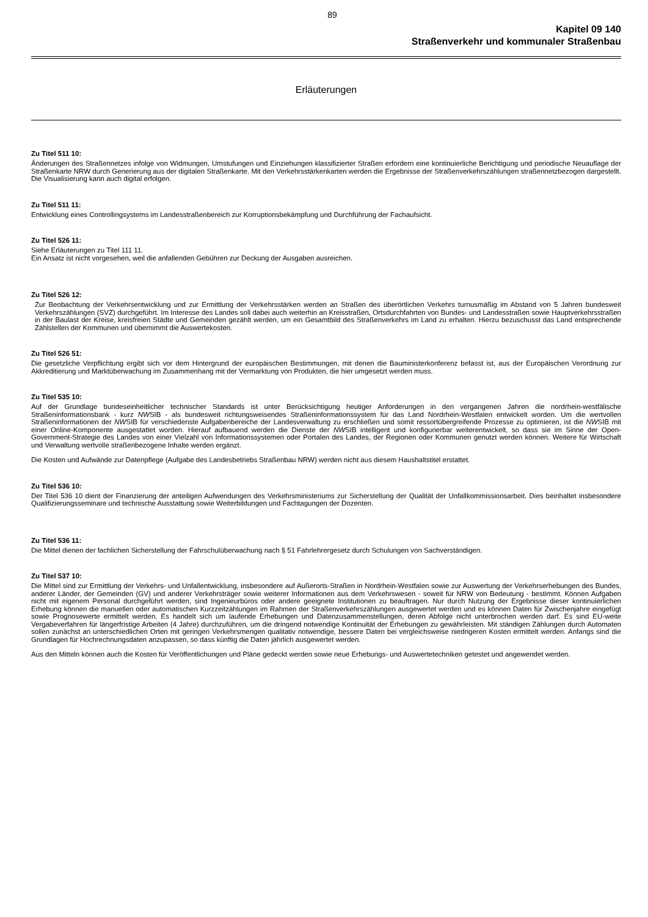89
Kapitel 09 140
Straßenverkehr und kommunaler Straßenbau
Erläuterungen
Zu Titel 511 10:
Änderungen des Straßennetzes infolge von Widmungen, Umstufungen und Einziehungen klassifizierter Straßen erfordern eine kontinuierliche Berichtigung und periodische Neuauflage der Straßenkarte NRW durch Generierung aus der digitalen Straßenkarte. Mit den Verkehrsstärkenkarten werden die Ergebnisse der Straßenverkehrszählungen straßennetzbezogen dargestellt. Die Visualisierung kann auch digital erfolgen.
Zu Titel 511 11:
Entwicklung eines Controllingsystems im Landesstraßenbereich zur Korruptionsbekämpfung und Durchführung der Fachaufsicht.
Zu Titel 526 11:
Siehe Erläuterungen zu Titel 111 11.
Ein Ansatz ist nicht vorgesehen, weil die anfallenden Gebühren zur Deckung der Ausgaben ausreichen.
Zu Titel 526 12:
Zur Beobachtung der Verkehrsentwicklung und zur Ermittlung der Verkehrsstärken werden an Straßen des überörtlichen Verkehrs turnusmäßig im Abstand von 5 Jahren bundesweit Verkehrszählungen (SVZ) durchgeführt. Im Interesse des Landes soll dabei auch weiterhin an Kreisstraßen, Ortsdurchfahrten von Bundes- und Landesstraßen sowie Hauptverkehrsstraßen in der Baulast der Kreise, kreisfreien Städte und Gemeinden gezählt werden, um ein Gesamtbild des Straßenverkehrs im Land zu erhalten. Hierzu bezuschusst das Land entsprechende Zählstellen der Kommunen und übernimmt die Auswertekosten.
Zu Titel 526 51:
Die gesetzliche Verpflichtung ergibt sich vor dem Hintergrund der europäischen Bestimmungen, mit denen die Bauministerkonferenz befasst ist, aus der Europäischen Verordnung zur Akkreditierung und Marktüberwachung im Zusammenhang mit der Vermarktung von Produkten, die hier umgesetzt werden muss.
Zu Titel 535 10:
Auf der Grundlage bundeseinheitlicher technischer Standards ist unter Berücksichtigung heutiger Anforderungen in den vergangenen Jahren die nordrhein-westfälische Straßeninformationsbank - kurz NWSIB - als bundesweit richtungsweisendes Straßeninformationssystem für das Land Nordrhein-Westfalen entwickelt worden. Um die wertvollen Straßeninformationen der NWSIB für verschiedenste Aufgabenbereiche der Landesverwaltung zu erschließen und somit ressortübergreifende Prozesse zu optimieren, ist die NWSIB mit einer Online-Komponente ausgestattet worden. Hierauf aufbauend werden die Dienste der NWSIB intelligent und konfigurierbar weiterentwickelt, so dass sie im Sinne der Open-Government-Strategie des Landes von einer Vielzahl von Informationssystemen oder Portalen des Landes, der Regionen oder Kommunen genutzt werden können. Weitere für Wirtschaft und Verwaltung wertvolle straßenbezogene Inhalte werden ergänzt.
Die Kosten und Aufwände zur Datenpflege (Aufgabe des Landesbetriebs Straßenbau NRW) werden nicht aus diesem Haushaltstitel erstattet.
Zu Titel 536 10:
Der Titel 536 10 dient der Finanzierung der anteiligen Aufwendungen des Verkehrsministeriums zur Sicherstellung der Qualität der Unfallkommissionsarbeit. Dies beinhaltet insbesondere Qualifizierungsseminare und technische Ausstattung sowie Weiterbildungen und Fachtagungen der Dozenten.
Zu Titel 536 11:
Die Mittel dienen der fachlichen Sicherstellung der Fahrschulüberwachung nach § 51 Fahrlehrergesetz durch Schulungen von Sachverständigen.
Zu Titel 537 10:
Die Mittel sind zur Ermittlung der Verkehrs- und Unfallentwicklung, insbesondere auf Außerorts-Straßen in Nordrhein-Westfalen sowie zur Auswertung der Verkehrserhebungen des Bundes, anderer Länder, der Gemeinden (GV) und anderer Verkehrsträger sowie weiterer Informationen aus dem Verkehrswesen - soweit für NRW von Bedeutung - bestimmt. Können Aufgaben nicht mit eigenem Personal durchgeführt werden, sind Ingenieurbüros oder andere geeignete Institutionen zu beauftragen. Nur durch Nutzung der Ergebnisse dieser kontinuierlichen Erhebung können die manuellen oder automatischen Kurzzeitzählungen im Rahmen der Straßenverkehrszählungen ausgewertet werden und es können Daten für Zwischenjahre eingefügt sowie Prognosewerte ermittelt werden. Es handelt sich um laufende Erhebungen und Datenzusammenstellungen, deren Abfolge nicht unterbrochen werden darf. Es sind EU-weite Vergabeverfahren für längerfristige Arbeiten (4 Jahre) durchzuführen, um die dringend notwendige Kontinuität der Erhebungen zu gewährleisten. Mit ständigen Zählungen durch Automaten sollen zunächst an unterschiedlichen Orten mit geringen Verkehrsmengen qualitativ notwendige, bessere Daten bei vergleichsweise niedrigeren Kosten ermittelt werden. Anfangs sind die Grundlagen für Hochrechnungsdaten anzupassen, so dass künftig die Daten jährlich ausgewertet werden.
Aus den Mitteln können auch die Kosten für Veröffentlichungen und Pläne gedeckt werden sowie neue Erhebungs- und Auswertetechniken getestet und angewendet werden.